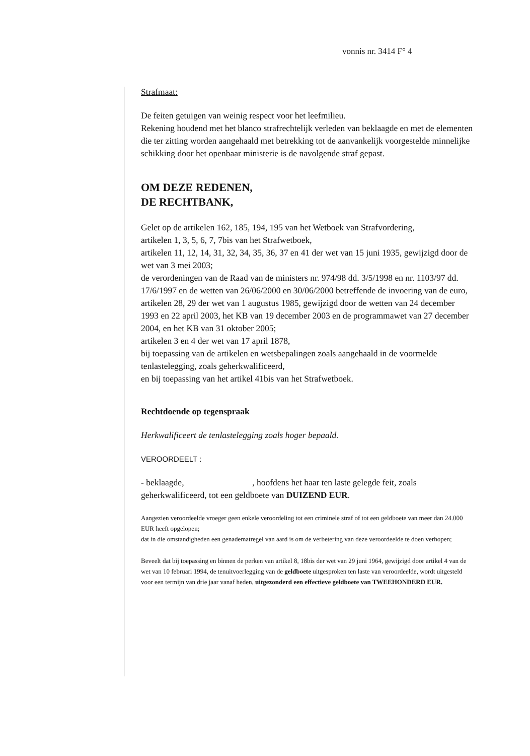vonnis nr. 3414 F° 4
Strafmaat:
De feiten getuigen van weinig respect voor het leefmilieu.
Rekening houdend met het blanco strafrechtelijk verleden van beklaagde en met de elementen die ter zitting worden aangehaald met betrekking tot de aanvankelijk voorgestelde minnelijke schikking door het openbaar ministerie is de navolgende straf gepast.
OM DEZE REDENEN,
DE RECHTBANK,
Gelet op de artikelen 162, 185, 194, 195 van het Wetboek van Strafvordering,
artikelen 1, 3, 5, 6, 7, 7bis van het Strafwetboek,
artikelen 11, 12, 14, 31, 32, 34, 35, 36, 37 en 41 der wet van 15 juni 1935, gewijzigd door de wet van 3 mei 2003;
de verordeningen van de Raad van de ministers nr. 974/98 dd. 3/5/1998 en nr. 1103/97 dd. 17/6/1997 en de wetten van 26/06/2000 en 30/06/2000 betreffende de invoering van de euro,
artikelen 28, 29 der wet van 1 augustus 1985, gewijzigd door de wetten van 24 december 1993 en 22 april 2003, het KB van 19 december 2003 en de programmawet van 27 december 2004, en het KB van 31 oktober 2005;
artikelen 3 en 4 der wet van 17 april 1878,
bij toepassing van de artikelen en wetsbepalingen zoals aangehaald in de voormelde tenlastelegging, zoals geherkwalificeerd,
en bij toepassing van het artikel 41bis van het Strafwetboek.
Rechtdoende op tegenspraak
Herkwalificeert de tenlastelegging zoals hoger bepaald.
VEROORDEELT :
- beklaagde, , hoofdens het haar ten laste gelegde feit, zoals geherkwalificeerd, tot een geldboete van DUIZEND EUR.
Aangezien veroordeelde vroeger geen enkele veroordeling tot een criminele straf of tot een geldboete van meer dan 24.000 EUR heeft opgelopen;
dat in die omstandigheden een genadematregel van aard is om de verbetering van deze veroordeelde te doen verhopen;
Beveelt dat bij toepassing en binnen de perken van artikel 8, 18bis der wet van 29 juni 1964, gewijzigd door artikel 4 van de wet van 10 februari 1994, de tenuitvoerlegging van de geldboete uitgesproken ten laste van veroordeelde, wordt uitgesteld voor een termijn van drie jaar vanaf heden, uitgezonderd een effectieve geldboete van TWEEHONDERD EUR.